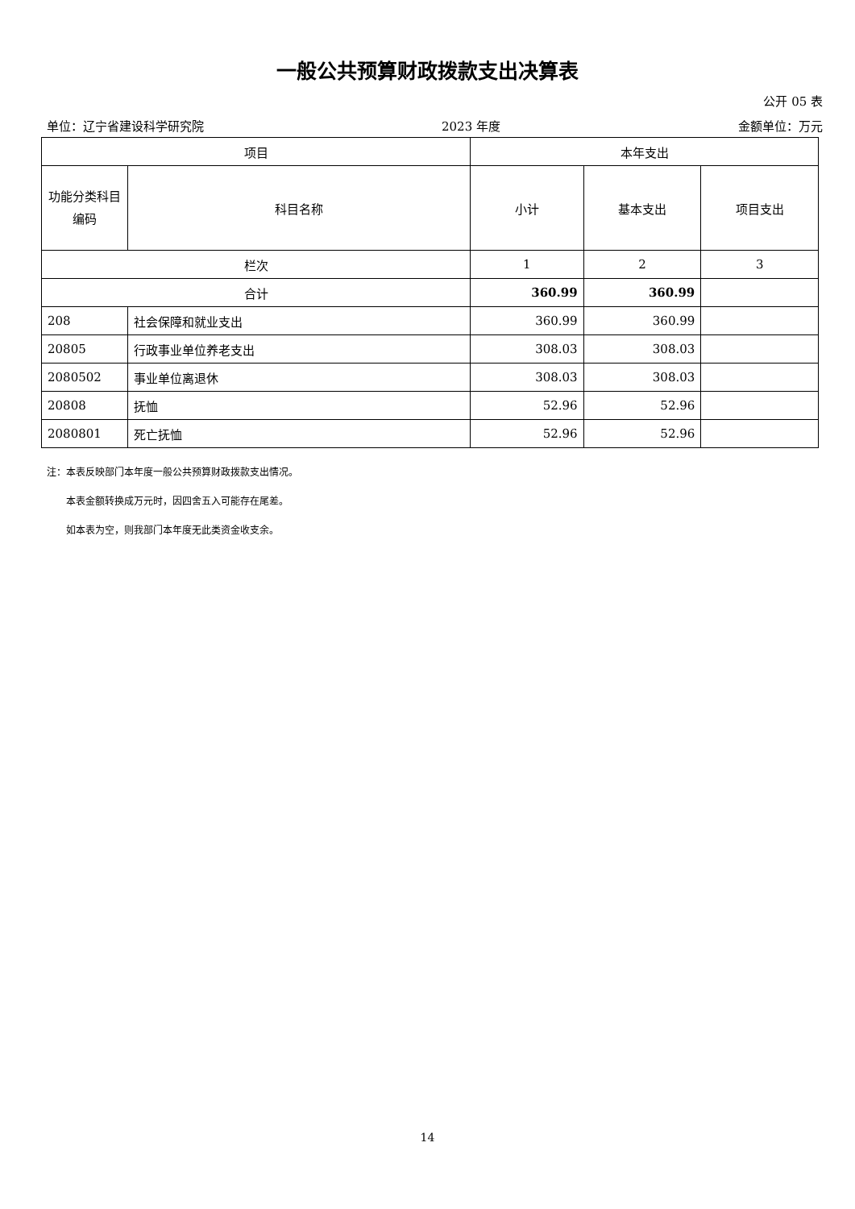一般公共预算财政拨款支出决算表
公开 05 表
单位：辽宁省建设科学研究院 2023 年度 金额单位：万元
| 项目 | | 本年支出 | | |
| --- | --- | --- | --- | --- |
| 功能分类科目编码 | 科目名称 | 小计 | 基本支出 | 项目支出 |
| 栏次 | | 1 | 2 | 3 |
| 合计 | | 360.99 | 360.99 | |
| 208 | 社会保障和就业支出 | 360.99 | 360.99 | |
| 20805 | 行政事业单位养老支出 | 308.03 | 308.03 | |
| 2080502 | 事业单位离退休 | 308.03 | 308.03 | |
| 20808 | 抚恤 | 52.96 | 52.96 | |
| 2080801 | 死亡抚恤 | 52.96 | 52.96 | |
注：本表反映部门本年度一般公共预算财政拨款支出情况。
  本表金额转换成万元时，因四舍五入可能存在尾差。
  如本表为空，则我部门本年度无此类资金收支余。
14